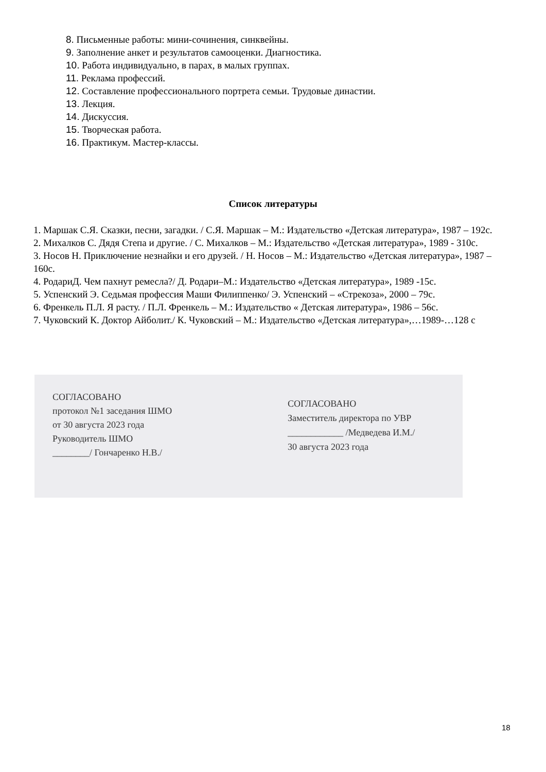8. Письменные работы: мини-сочинения, синквейны.
9. Заполнение анкет и результатов самооценки. Диагностика.
10. Работа индивидуально, в парах, в малых группах.
11. Реклама профессий.
12. Составление профессионального портрета семьи. Трудовые династии.
13. Лекция.
14. Дискуссия.
15. Творческая работа.
16. Практикум. Мастер-классы.
Список литературы
1. Маршак С.Я. Сказки, песни, загадки. / С.Я. Маршак – М.: Издательство «Детская литература», 1987 – 192с.
2. Михалков С. Дядя Степа и другие. / С. Михалков – М.: Издательство «Детская литература», 1989 - 310с.
3. Носов Н. Приключение незнайки и его друзей. / Н. Носов – М.: Издательство «Детская литература», 1987 – 160с.
4. РодариД. Чем пахнут ремесла?/ Д. Родари–М.: Издательство «Детская литература», 1989 -15с.
5. Успенский Э. Седьмая профессия Маши Филиппенко/ Э. Успенский – «Стрекоза», 2000 – 79с.
6. Френкель П.Л. Я расту. / П.Л. Френкель – М.: Издательство « Детская литература», 1986 – 56с.
7. Чуковский К. Доктор Айболит./ К. Чуковский – М.: Издательство «Детская литература»,…1989-…128 с
СОГЛАСОВАНО
протокол №1 заседания ШМО
от 30 августа 2023 года
Руководитель ШМО
________/ Гончаренко Н.В./
СОГЛАСОВАНО
Заместитель директора по УВР
____________ /Медведева И.М./
30 августа 2023 года
18